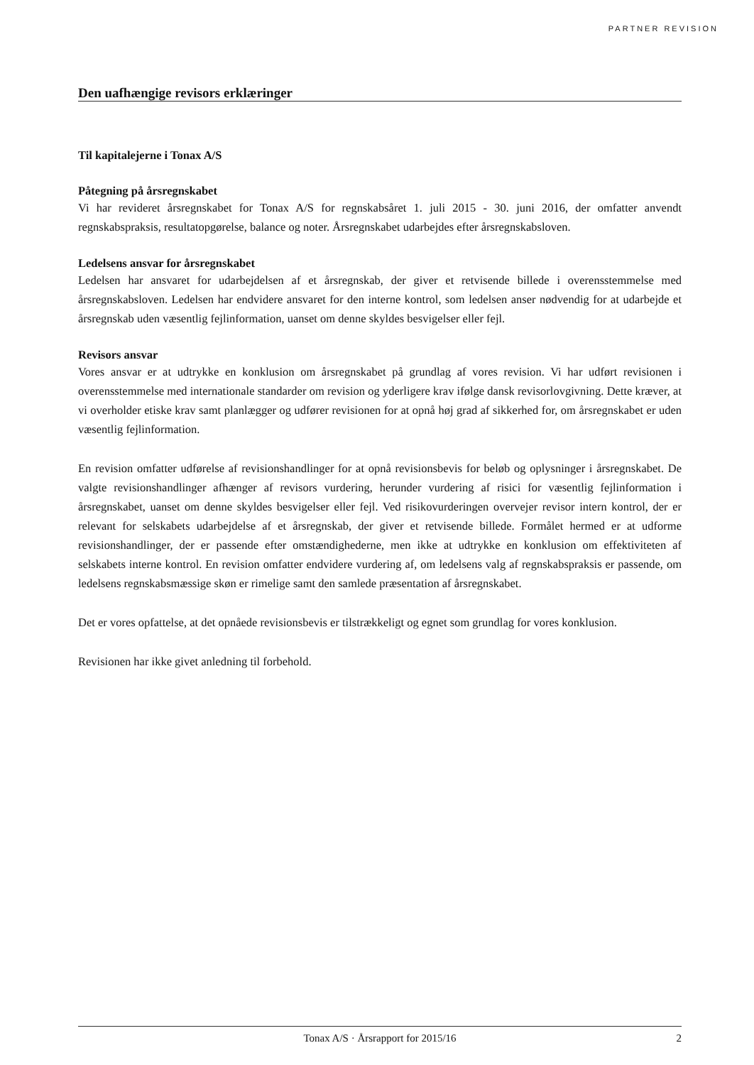PARTNER REVISION
Den uafhængige revisors erklæringer
Til kapitalejerne i Tonax A/S
Påtegning på årsregnskabet
Vi har revideret årsregnskabet for Tonax A/S for regnskabsåret 1. juli 2015 - 30. juni 2016, der omfatter anvendt regnskabspraksis, resultatopgørelse, balance og noter. Årsregnskabet udarbejdes efter årsregnskabsloven.
Ledelsens ansvar for årsregnskabet
Ledelsen har ansvaret for udarbejdelsen af et årsregnskab, der giver et retvisende billede i overensstemmelse med årsregnskabsloven. Ledelsen har endvidere ansvaret for den interne kontrol, som ledelsen anser nødvendig for at udarbejde et årsregnskab uden væsentlig fejlinformation, uanset om denne skyldes besvigelser eller fejl.
Revisors ansvar
Vores ansvar er at udtrykke en konklusion om årsregnskabet på grundlag af vores revision. Vi har udført revisionen i overensstemmelse med internationale standarder om revision og yderligere krav ifølge dansk revisorlovgivning. Dette kræver, at vi overholder etiske krav samt planlægger og udfører revisionen for at opnå høj grad af sikkerhed for, om årsregnskabet er uden væsentlig fejlinformation.
En revision omfatter udførelse af revisionshandlinger for at opnå revisionsbevis for beløb og oplysninger i årsregnskabet. De valgte revisionshandlinger afhænger af revisors vurdering, herunder vurdering af risici for væsentlig fejlinformation i årsregnskabet, uanset om denne skyldes besvigelser eller fejl. Ved risikovurderingen overvejer revisor intern kontrol, der er relevant for selskabets udarbejdelse af et årsregnskab, der giver et retvisende billede. Formålet hermed er at udforme revisionshandlinger, der er passende efter omstændighederne, men ikke at udtrykke en konklusion om effektiviteten af selskabets interne kontrol. En revision omfatter endvidere vurdering af, om ledelsens valg af regnskabspraksis er passende, om ledelsens regnskabsmæssige skøn er rimelige samt den samlede præsentation af årsregnskabet.
Det er vores opfattelse, at det opnåede revisionsbevis er tilstrækkeligt og egnet som grundlag for vores konklusion.
Revisionen har ikke givet anledning til forbehold.
Tonax A/S · Årsrapport for 2015/16 2